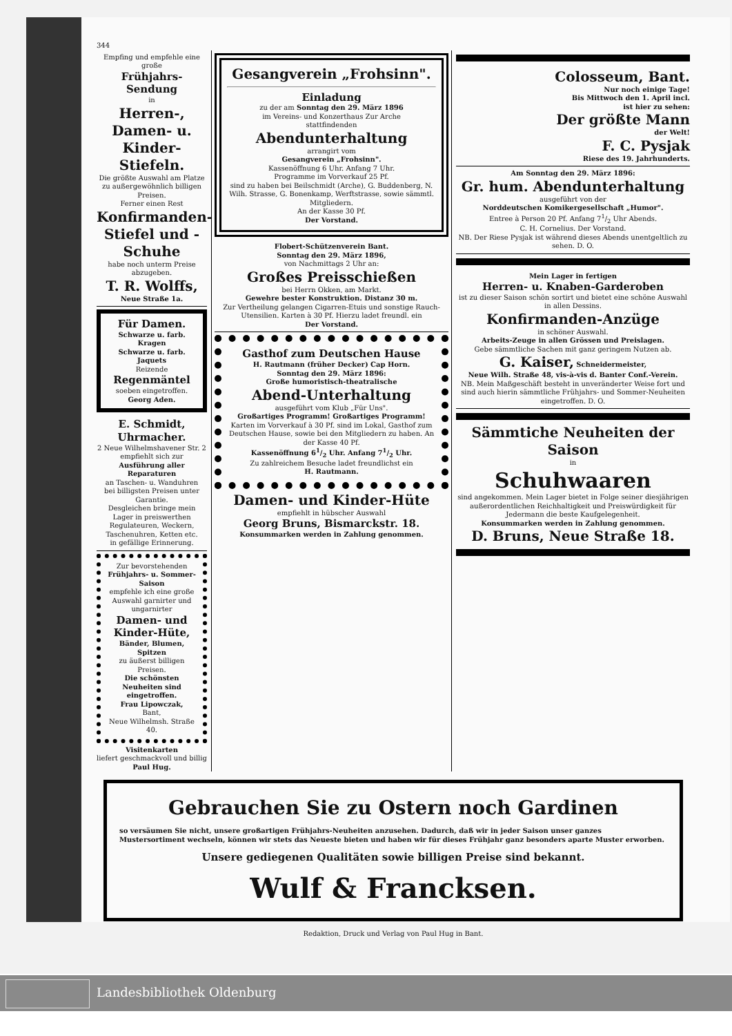344
Empfing und empfehle eine große
Frühjahrs-Sendung
in
Herren-, Damen- u. Kinder-Stiefeln.
Die größte Auswahl am Platze zu außergewöhnlich billigen Preisen.
Ferner einen Rest
Konfirmanden-Stiefel und -Schuhe
habe noch unterm Preise abzugeben.
T. R. Wolffs,
Neue Straße 1a.
Für Damen.
Schwarze u. farb. Kragen
Schwarze u. farb. Jaquets
Reizende
Regenmäntel
soeben eingetroffen.
Georg Aden.
E. Schmidt, Uhrmacher.
2 Neue Wilhelmshavener Str. 2
empfiehlt sich zur
Ausführung aller Reparaturen
an Taschen- u. Wanduhren
bei billigsten Preisen unter Garantie.
Desgleichen bringe mein
Lager in preiswerthen Regulateuren, Weckern, Taschenuhren, Ketten etc.
in gefällige Erinnerung.
Zur bevorstehenden
Frühjahrs- u. Sommer-Saison
empfehle ich eine große Auswahl garnirter und ungarnirter
Damen- und Kinder-Hüte,
Bänder, Blumen, Spitzen
zu äußerst billigen Preisen.
Die schönsten Neuheiten sind eingetroffen.
Frau Lipowczak,
Bant,
Neue Wilhelmsh. Straße 40.
Visitenkarten
liefert geschmackvoll und billig Paul Hug.
Gesangverein „Frohsinn".
Einladung
zu der am Sonntag den 29. März 1896
im Vereins- und Konzerthaus Zur Arche
stattfindenden
Abendunterhaltung
arrangirt vom
Gesangverein „Frohsinn".
Kassenöffnung 6 Uhr. Anfang 7 Uhr.
Programme im Vorverkauf 25 Pf.
sind zu haben bei Beilschmidt (Arche), G. Buddenberg, N. Wilh. Strasse, G. Bonenkamp, Werftstrasse, sowie sämmtl. Mitgliedern.
An der Kasse 30 Pf.
Der Vorstand.
Flobert-Schützenverein Bant.
Sonntag den 29. März 1896,
von Nachmittags 2 Uhr an:
Großes Preisschießen
bei Herrn Okken, am Markt.
Gewehre bester Konstruktion. Distanz 30 m.
Zur Vertheilung gelangen Cigarren-Etuis und sonstige Rauch-Utensilien. Karten à 30 Pf. Hierzu ladet freundl. ein
Der Vorstand.
Gasthof zum Deutschen Hause
H. Rautmann (früher Decker) Cap Horn.
Sonntag den 29. März 1896:
Große humoristisch-theatralische
Abend-Unterhaltung
ausgeführt vom Klub „Für Uns".
Großartiges Programm! Großartiges Programm!
Karten im Vorverkauf à 30 Pf. sind im Lokal, Gasthof zum Deutschen Hause, sowie bei den Mitgliedern zu haben. An der Kasse 40 Pf.
Kassenöffnung 61/2 Uhr. Anfang 71/2 Uhr.
Zu zahlreichem Besuche ladet freundlichst ein
H. Rautmann.
Damen- und Kinder-Hüte
empfiehlt in hübscher Auswahl
Georg Bruns, Bismarckstr. 18.
Konsummarken werden in Zahlung genommen.
Colosseum, Bant.
Nur noch einige Tage!
Bis Mittwoch den 1. April incl.
ist hier zu sehen:
Der größte Mann
der Welt!
F. C. Pysjak
Riese des 19. Jahrhunderts.
Am Sonntag den 29. März 1896:
Gr. hum. Abendunterhaltung
ausgeführt von der
Norddeutschen Komikergesellschaft „Humor".
Entree à Person 20 Pf. Anfang 71/2 Uhr Abends.
C. H. Cornelius. Der Vorstand.
NB. Der Riese Pysjak ist während dieses Abends unentgeltlich zu sehen. D. O.
Mein Lager in fertigen
Herren- u. Knaben-Garderoben
ist zu dieser Saison schön sortirt und bietet eine schöne Auswahl in allen Dessins.
Konfirmanden-Anzüge
in schöner Auswahl.
Arbeits-Zeuge in allen Grössen und Preislagen.
Gebe sämmtliche Sachen mit ganz geringem Nutzen ab.
G. Kaiser, Schneidermeister,
Neue Wilh. Straße 48, vis-à-vis d. Banter Conf.-Verein.
NB. Mein Maßgeschäft besteht in unveränderter Weise fort und sind auch hierin sämmtliche Frühjahrs- und Sommer-Neuheiten eingetroffen. D. O.
Sämmtiche Neuheiten der Saison
in
Schuhwaaren
sind angekommen. Mein Lager bietet in Folge seiner diesjährigen außerordentlichen Reichhaltigkeit und Preiswürdigkeit für Jedermann die beste Kaufgelegenheit.
Konsummarken werden in Zahlung genommen.
D. Bruns, Neue Straße 18.
Gebrauchen Sie zu Ostern noch Gardinen
so versäumen Sie nicht, unsere großartigen Frühjahrs-Neuheiten anzusehen. Dadurch, daß wir in jeder Saison unser ganzes Mustersortiment wechseln, können wir stets das Neueste bieten und haben wir für dieses Frühjahr ganz besonders aparte Muster erworben.
Unsere gediegenen Qualitäten sowie billigen Preise sind bekannt.
Wulf & Francksen.
Redaktion, Druck und Verlag von Paul Hug in Bant.
Landesbibliothek Oldenburg